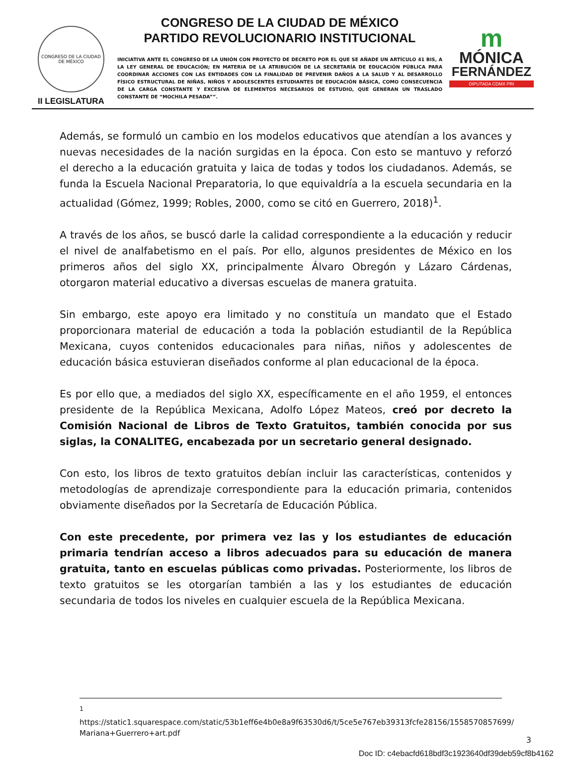CONGRESO DE LA CIUDAD DE MÉXICO
II LEGISLATURA
CONGRESO DE LA CIUDAD DE MÉXICO
PARTIDO REVOLUCIONARIO INSTITUCIONAL
INICIATIVA ANTE EL CONGRESO DE LA UNIÓN CON PROYECTO DE DECRETO POR EL QUE SE AÑADE UN ARTÍCULO 41 BIS, A LA LEY GENERAL DE EDUCACIÓN; EN MATERIA DE LA ATRIBUCIÓN DE LA SECRETARÍA DE EDUCACIÓN PÚBLICA PARA COORDINAR ACCIONES CON LAS ENTIDADES CON LA FINALIDAD DE PREVENIR DAÑOS A LA SALUD Y AL DESARROLLO FÍSICO ESTRUCTURAL DE NIÑAS, NIÑOS Y ADOLESCENTES ESTUDIANTES DE EDUCACIÓN BÁSICA, COMO CONSECUENCIA DE LA CARGA CONSTANTE Y EXCESIVA DE ELEMENTOS NECESARIOS DE ESTUDIO, QUE GENERAN UN TRASLADO CONSTANTE DE “MOCHILA PESADA””.
m
MÓNICA
FERNÁNDEZ
DIPUTADA CDMX PRI
Además, se formuló un cambio en los modelos educativos que atendían a los avances y nuevas necesidades de la nación surgidas en la época. Con esto se mantuvo y reforzó el derecho a la educación gratuita y laica de todas y todos los ciudadanos. Además, se funda la Escuela Nacional Preparatoria, lo que equivaldría a la escuela secundaria en la actualidad (Gómez, 1999; Robles, 2000, como se citó en Guerrero, 2018)<sup>1</sup>.
A través de los años, se buscó darle la calidad correspondiente a la educación y reducir el nivel de analfabetismo en el país. Por ello, algunos presidentes de México en los primeros años del siglo XX, principalmente Álvaro Obregón y Lázaro Cárdenas, otorgaron material educativo a diversas escuelas de manera gratuita.
Sin embargo, este apoyo era limitado y no constituía un mandato que el Estado proporcionara material de educación a toda la población estudiantil de la República Mexicana, cuyos contenidos educacionales para niñas, niños y adolescentes de educación básica estuvieran diseñados conforme al plan educacional de la época.
Es por ello que, a mediados del siglo XX, específicamente en el año 1959, el entonces presidente de la República Mexicana, Adolfo López Mateos, creó por decreto la Comisión Nacional de Libros de Texto Gratuitos, también conocida por sus siglas, la CONALITEG, encabezada por un secretario general designado.
Con esto, los libros de texto gratuitos debían incluir las características, contenidos y metodologías de aprendizaje correspondiente para la educación primaria, contenidos obviamente diseñados por la Secretaría de Educación Pública.
Con este precedente, por primera vez las y los estudiantes de educación primaria tendrían acceso a libros adecuados para su educación de manera gratuita, tanto en escuelas públicas como privadas. Posteriormente, los libros de texto gratuitos se les otorgarían también a las y los estudiantes de educación secundaria de todos los niveles en cualquier escuela de la República Mexicana.
<sup>1</sup> https://static1.squarespace.com/static/53b1eff6e4b0e8a9f63530d6/t/5ce5e767eb39313fcfe28156/1558570857699/ Mariana+Guerrero+art.pdf
3
Doc ID: c4ebacfd618bdf3c1923640df39deb59cf8b4162